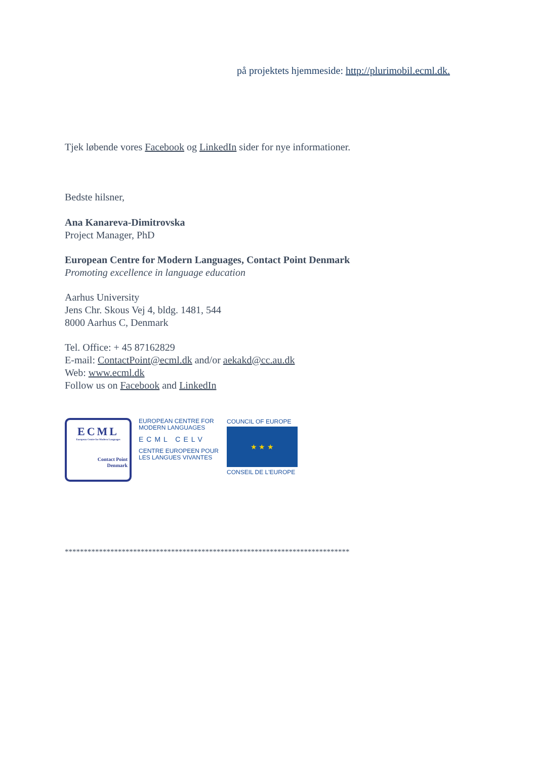på projektets hjemmeside: http://plurimobil.ecml.dk.
Tjek løbende vores Facebook og LinkedIn sider for nye informationer.
Bedste hilsner,
Ana Kanareva-Dimitrovska
Project Manager, PhD
European Centre for Modern Languages, Contact Point Denmark
Promoting excellence in language education
Aarhus University
Jens Chr. Skous Vej 4, bldg. 1481, 544
8000 Aarhus C, Denmark
Tel. Office: + 45 87162829
E-mail: ContactPoint@ecml.dk and/or aekakd@cc.au.dk
Web: www.ecml.dk
Follow us on Facebook and LinkedIn
ECML
European Centre for Modern Languages
Contact Point
Denmark
EUROPEAN CENTRE FOR
MODERN LANGUAGES
ECML CELV
CENTRE EUROPEEN POUR
LES LANGUES VIVANTES
COUNCIL OF EUROPE
★ ★ ★
CONSEIL DE L'EUROPE
***************************************************************************